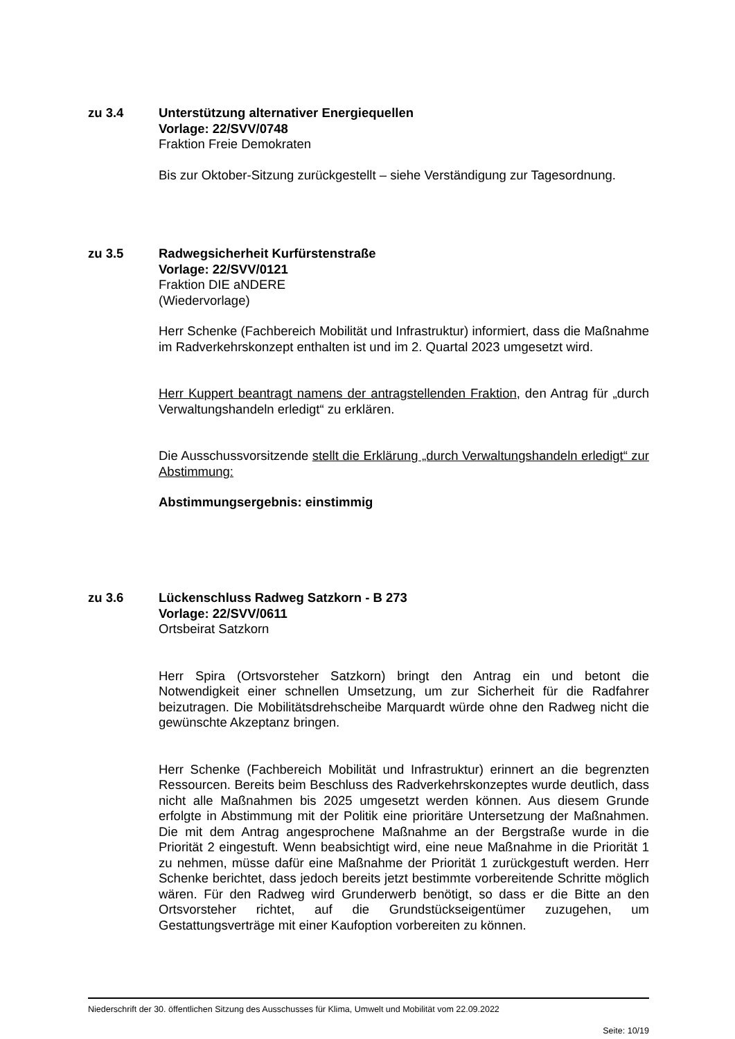zu 3.4 Unterstützung alternativer Energiequellen
Vorlage: 22/SVV/0748
Fraktion Freie Demokraten
Bis zur Oktober-Sitzung zurückgestellt – siehe Verständigung zur Tagesordnung.
zu 3.5 Radwegsicherheit Kurfürstenstraße
Vorlage: 22/SVV/0121
Fraktion DIE aNDERE
(Wiedervorlage)
Herr Schenke (Fachbereich Mobilität und Infrastruktur) informiert, dass die Maßnahme im Radverkehrskonzept enthalten ist und im 2. Quartal 2023 umgesetzt wird.
Herr Kuppert beantragt namens der antragstellenden Fraktion, den Antrag für „durch Verwaltungshandeln erledigt“ zu erklären.
Die Ausschussvorsitzende stellt die Erklärung „durch Verwaltungshandeln erledigt“ zur Abstimmung:
Abstimmungsergebnis: einstimmig
zu 3.6 Lückenschluss Radweg Satzkorn - B 273
Vorlage: 22/SVV/0611
Ortsbeirat Satzkorn
Herr Spira (Ortsvorsteher Satzkorn) bringt den Antrag ein und betont die Notwendigkeit einer schnellen Umsetzung, um zur Sicherheit für die Radfahrer beizutragen. Die Mobilitätsdrehscheibe Marquardt würde ohne den Radweg nicht die gewünschte Akzeptanz bringen.
Herr Schenke (Fachbereich Mobilität und Infrastruktur) erinnert an die begrenzten Ressourcen. Bereits beim Beschluss des Radverkehrskonzeptes wurde deutlich, dass nicht alle Maßnahmen bis 2025 umgesetzt werden können. Aus diesem Grunde erfolgte in Abstimmung mit der Politik eine prioritäre Untersetzung der Maßnahmen. Die mit dem Antrag angesprochene Maßnahme an der Bergstraße wurde in die Priorität 2 eingestuft. Wenn beabsichtigt wird, eine neue Maßnahme in die Priorität 1 zu nehmen, müsse dafür eine Maßnahme der Priorität 1 zurückgestuft werden. Herr Schenke berichtet, dass jedoch bereits jetzt bestimmte vorbereitende Schritte möglich wären. Für den Radweg wird Grunderwerb benötigt, so dass er die Bitte an den Ortsvorsteher richtet, auf die Grundstückseigentümer zuzugehen, um Gestattungsverträge mit einer Kaufoption vorbereiten zu können.
Niederschrift der 30. öffentlichen Sitzung des Ausschusses für Klima, Umwelt und Mobilität vom 22.09.2022
Seite: 10/19